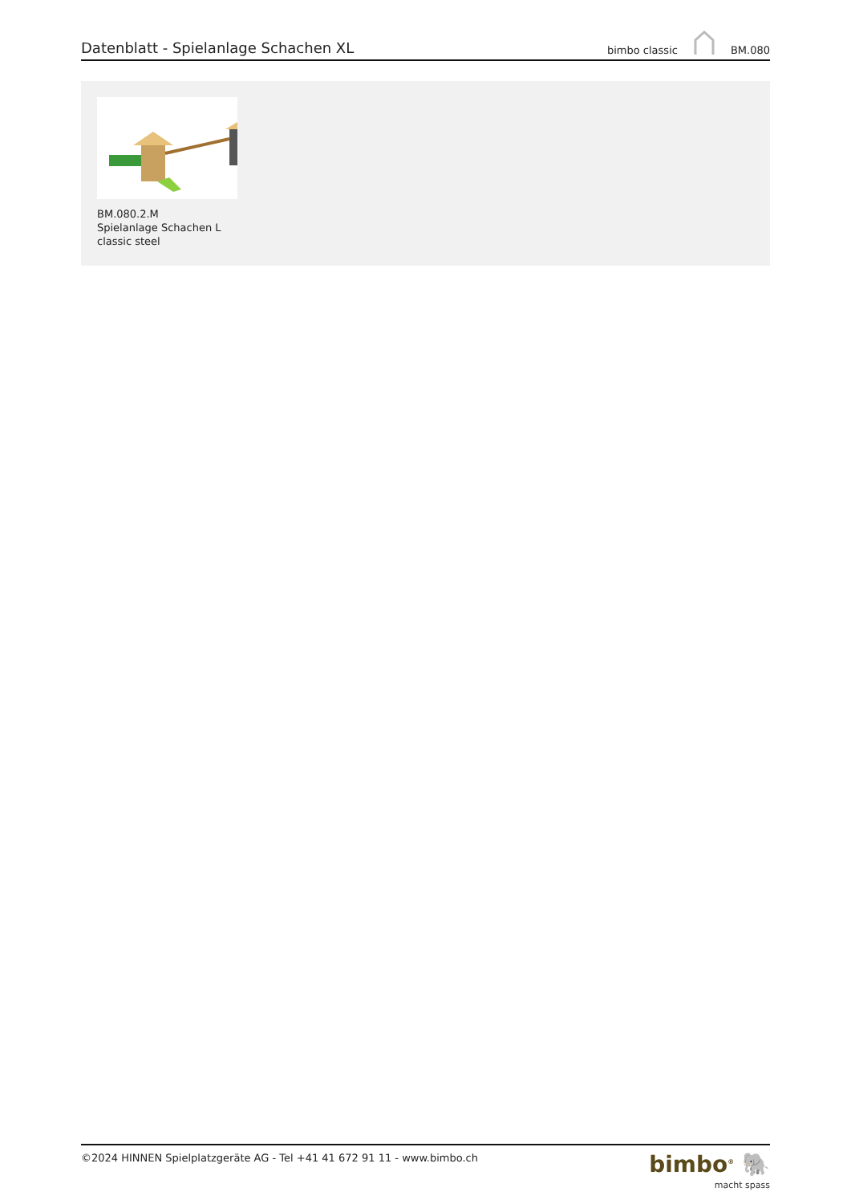Datenblatt - Spielanlage Schachen XL
bimbo classic BM.080
BM.080.2.M
Spielanlage Schachen L
classic steel
©2024 HINNEN Spielplatzgeräte AG - Tel +41 41 672 91 11 - www.bimbo.ch
bimbo<sup>®</sup> 🐘
macht spass